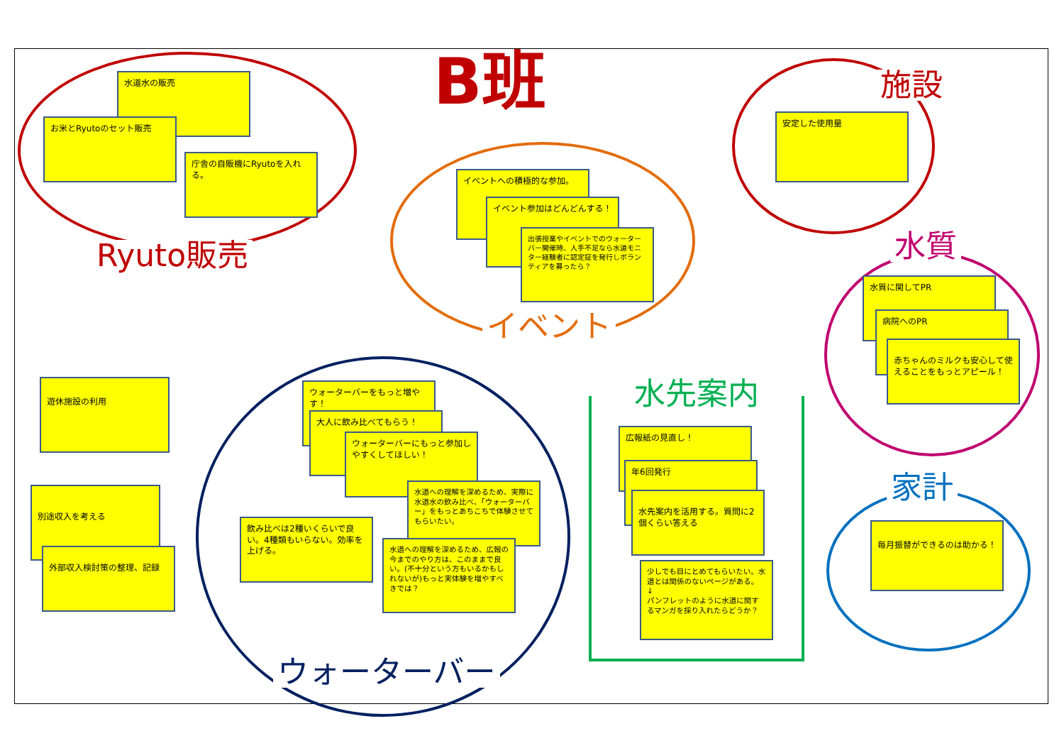B班
水道水の販売
お米とRyutoのセット販売
庁舎の自販機にRyutoを入れる。
Ryuto販売
施設
安定した使用量
イベントへの積極的な参加。
イベント参加はどんどんする！
出張授業やイベントでのウォーターバー開催時、人手不足なら水道モニター経験者に認定証を発行しボランティアを募ったら？
イベント
水質
水質に関してPR
病院へのPR
赤ちゃんのミルクも安心して使えることをもっとアピール！
遊休施設の利用 ウォーターバーをもっと増やす！
大人に飲み比べてもらう！
ウォーターバーにもっと参加しやすくしてほしい！
水道への理解を深めるため、実際に水道水の飲み比べ、「ウォーターバー」をもっとあちこちで体験させてもらいたい。
飲み比べは2種いくらいで良い。4種類もいらない。効率を上げる。
水道への理解を深めるため、広報の今までのやり方は、このままで良い。(不十分という方もいるかもしれないが)もっと実体験を増やすべきでは？
ウォーターバー
水先案内
広報紙の見直し！
年6回発行
水先案内を活用する。質問に2個くらい答える
少しでも目にとめてもらいたい。水道とは関係のないページがある。
↓
パンフレットのように水道に関するマンガを採り入れたらどうか？
家計
毎月振替ができるのは助かる！
別途収入を考える
外部収入検討策の整理、記録